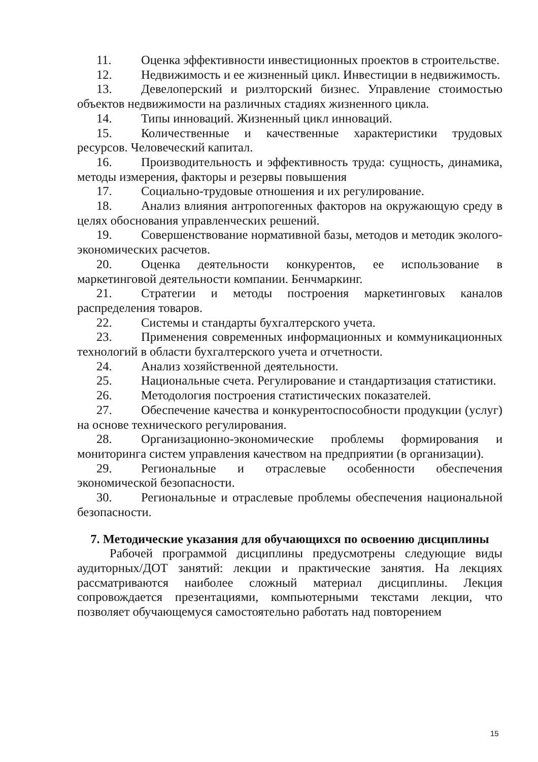11. Оценка эффективности инвестиционных проектов в строительстве.
12. Недвижимость и ее жизненный цикл. Инвестиции в недвижимость.
13. Девелоперский и риэлторский бизнес. Управление стоимостью объектов недвижимости на различных стадиях жизненного цикла.
14. Типы инноваций. Жизненный цикл инноваций.
15. Количественные и качественные характеристики трудовых ресурсов. Человеческий капитал.
16. Производительность и эффективность труда: сущность, динамика, методы измерения, факторы и резервы повышения
17. Социально-трудовые отношения и их регулирование.
18. Анализ влияния антропогенных факторов на окружающую среду в целях обоснования управленческих решений.
19. Совершенствование нормативной базы, методов и методик эколого-экономических расчетов.
20. Оценка деятельности конкурентов, ее использование в маркетинговой деятельности компании. Бенчмаркинг.
21. Стратегии и методы построения маркетинговых каналов распределения товаров.
22. Системы и стандарты бухгалтерского учета.
23. Применения современных информационных и коммуникационных технологий в области бухгалтерского учета и отчетности.
24. Анализ хозяйственной деятельности.
25. Национальные счета. Регулирование и стандартизация статистики.
26. Методология построения статистических показателей.
27. Обеспечение качества и конкурентоспособности продукции (услуг) на основе технического регулирования.
28. Организационно-экономические проблемы формирования и мониторинга систем управления качеством на предприятии (в организации).
29. Региональные и отраслевые особенности обеспечения экономической безопасности.
30. Региональные и отраслевые проблемы обеспечения национальной безопасности.
7. Методические указания для обучающихся по освоению дисциплины
Рабочей программой дисциплины предусмотрены следующие виды аудиторных/ДОТ занятий: лекции и практические занятия. На лекциях рассматриваются наиболее сложный материал дисциплины. Лекция сопровождается презентациями, компьютерными текстами лекции, что позволяет обучающемуся самостоятельно работать над повторением
15